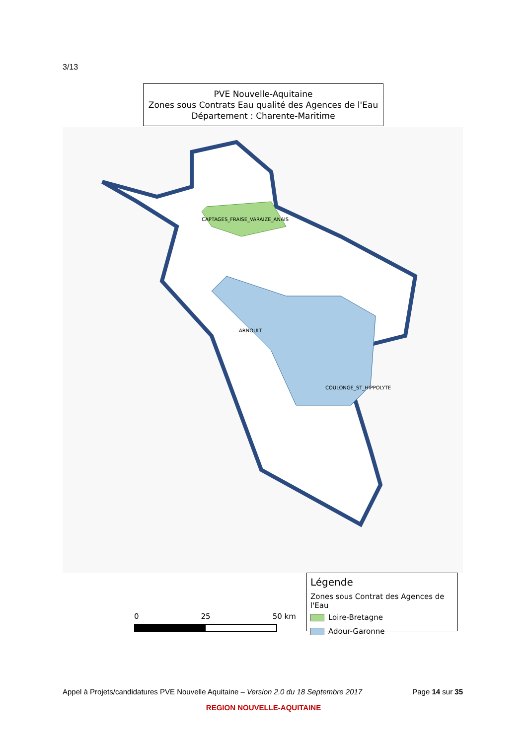3/13
PVE Nouvelle-Aquitaine
Zones sous Contrats Eau qualité des Agences de l'Eau
Département : Charente-Maritime
CAPTAGES_FRAISE_VARAIZE_ANAIS
ARNOULT
COULONGE_ST_HIPPOLYTE
0 25 50 km
Légende
Zones sous Contrat des Agences de l'Eau
Loire-Bretagne
Adour-Garonne
Appel à Projets/candidatures PVE Nouvelle Aquitaine – Version 2.0 du 18 Septembre 2017 Page 14 sur 35
REGION NOUVELLE-AQUITAINE